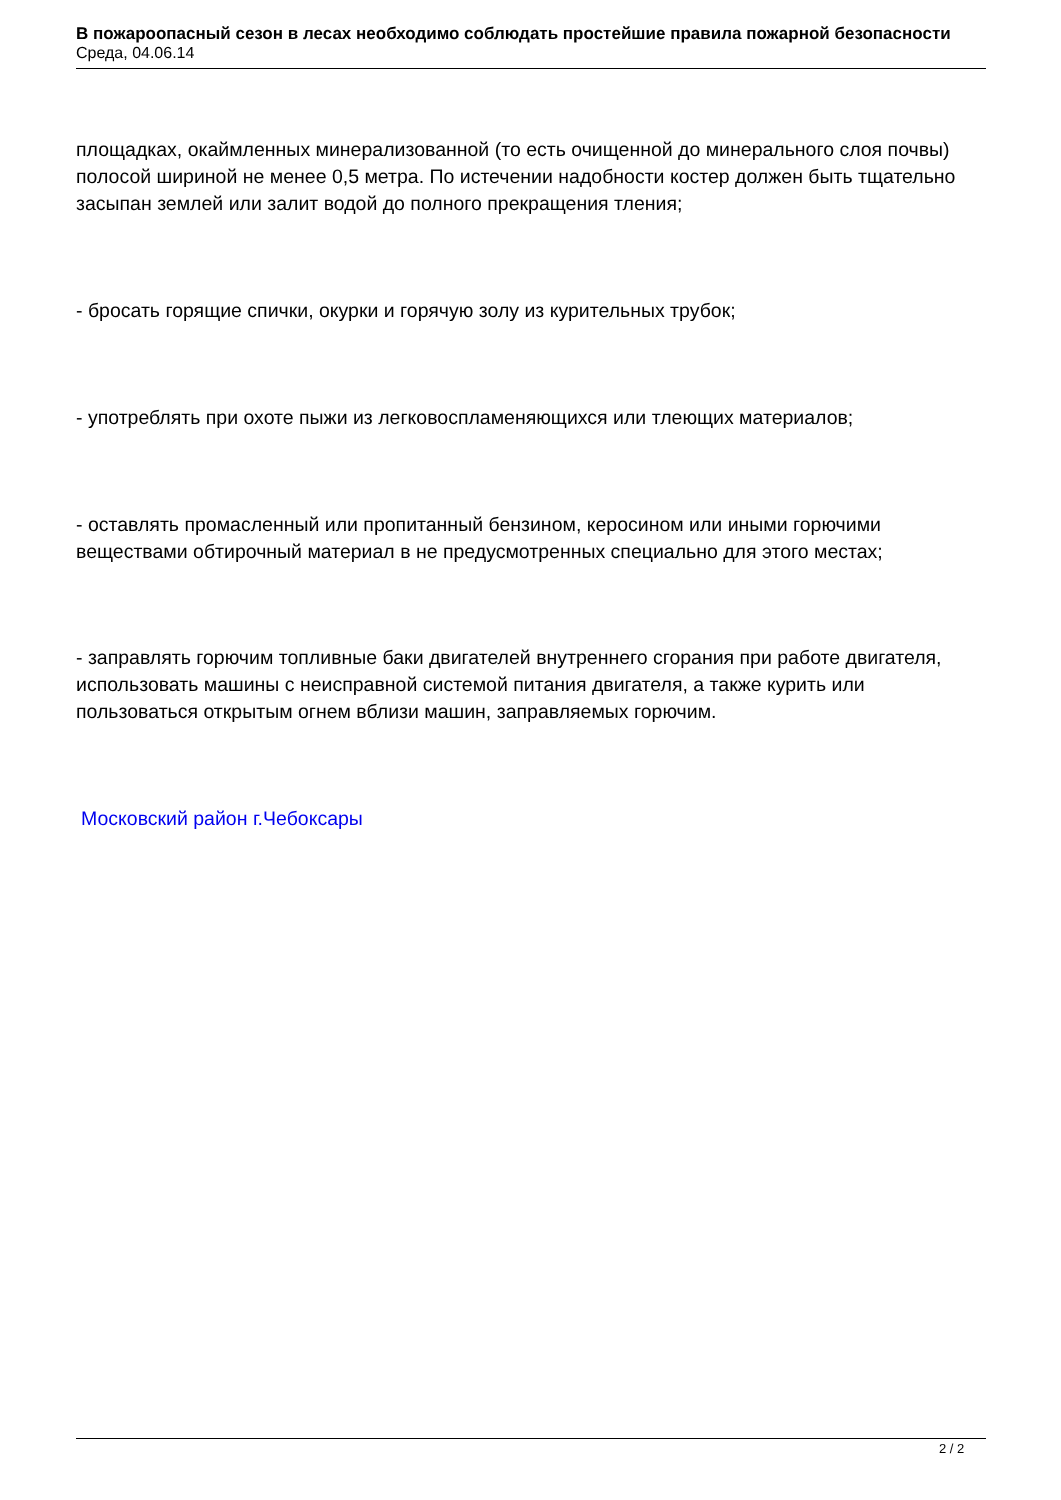В пожароопасный сезон в лесах необходимо соблюдать простейшие правила пожарной безопасности
Среда, 04.06.14
площадках, окаймленных минерализованной (то есть очищенной до минерального слоя почвы) полосой шириной не менее 0,5 метра. По истечении надобности костер должен быть тщательно засыпан землей или залит водой до полного прекращения тления;
- бросать горящие спички, окурки и горячую золу из курительных трубок;
- употреблять при охоте пыжи из легковоспламеняющихся или тлеющих материалов;
- оставлять промасленный или пропитанный бензином, керосином или иными горючими веществами обтирочный материал в не предусмотренных специально для этого местах;
- заправлять горючим топливные баки двигателей внутреннего сгорания при работе двигателя, использовать машины с неисправной системой питания двигателя, а также курить или пользоваться открытым огнем вблизи машин, заправляемых горючим.
Московский район г.Чебоксары
2 / 2